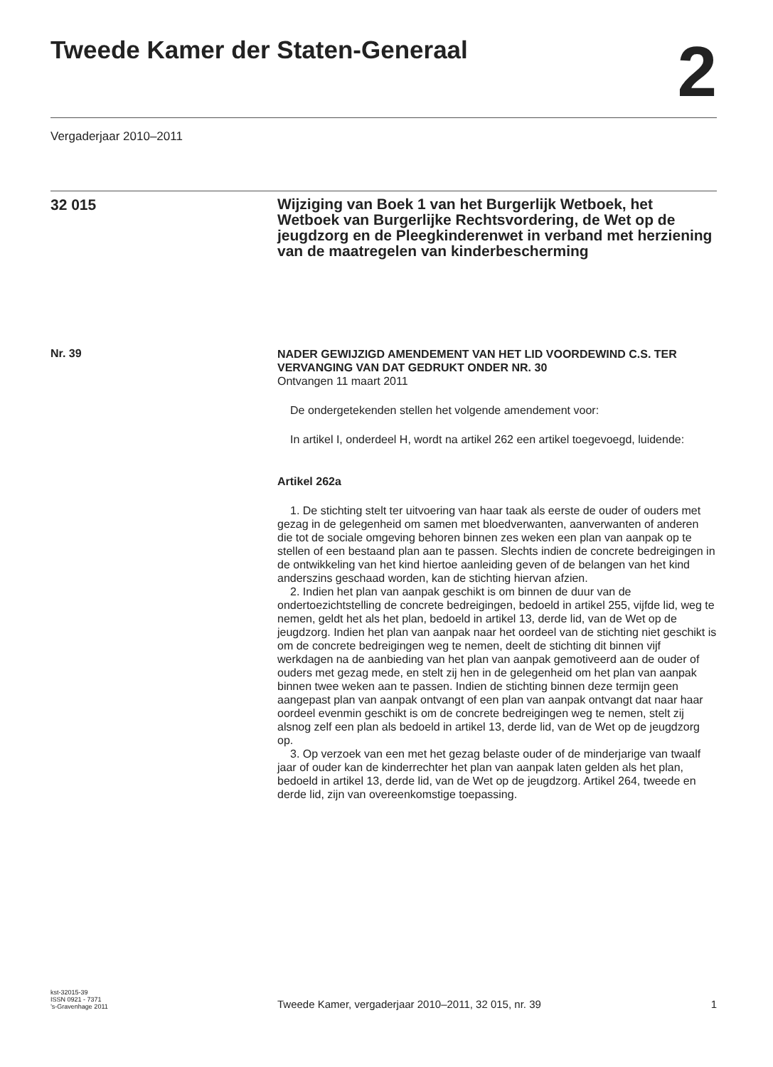Tweede Kamer der Staten-Generaal
2
Vergaderjaar 2010–2011
32 015
Wijziging van Boek 1 van het Burgerlijk Wetboek, het Wetboek van Burgerlijke Rechtsvordering, de Wet op de jeugdzorg en de Pleegkinderenwet in verband met herziening van de maatregelen van kinderbescherming
Nr. 39
NADER GEWIJZIGD AMENDEMENT VAN HET LID VOORDEWIND C.S. TER VERVANGING VAN DAT GEDRUKT ONDER NR. 30
Ontvangen 11 maart 2011
De ondergetekenden stellen het volgende amendement voor:
In artikel I, onderdeel H, wordt na artikel 262 een artikel toegevoegd, luidende:
Artikel 262a
1. De stichting stelt ter uitvoering van haar taak als eerste de ouder of ouders met gezag in de gelegenheid om samen met bloedverwanten, aanverwanten of anderen die tot de sociale omgeving behoren binnen zes weken een plan van aanpak op te stellen of een bestaand plan aan te passen. Slechts indien de concrete bedreigingen in de ontwikkeling van het kind hiertoe aanleiding geven of de belangen van het kind anderszins geschaad worden, kan de stichting hiervan afzien.
2. Indien het plan van aanpak geschikt is om binnen de duur van de ondertoezichtstelling de concrete bedreigingen, bedoeld in artikel 255, vijfde lid, weg te nemen, geldt het als het plan, bedoeld in artikel 13, derde lid, van de Wet op de jeugdzorg. Indien het plan van aanpak naar het oordeel van de stichting niet geschikt is om de concrete bedreigingen weg te nemen, deelt de stichting dit binnen vijf werkdagen na de aanbieding van het plan van aanpak gemotiveerd aan de ouder of ouders met gezag mede, en stelt zij hen in de gelegenheid om het plan van aanpak binnen twee weken aan te passen. Indien de stichting binnen deze termijn geen aangepast plan van aanpak ontvangt of een plan van aanpak ontvangt dat naar haar oordeel evenmin geschikt is om de concrete bedreigingen weg te nemen, stelt zij alsnog zelf een plan als bedoeld in artikel 13, derde lid, van de Wet op de jeugdzorg op.
3. Op verzoek van een met het gezag belaste ouder of de minderjarige van twaalf jaar of ouder kan de kinderrechter het plan van aanpak laten gelden als het plan, bedoeld in artikel 13, derde lid, van de Wet op de jeugdzorg. Artikel 264, tweede en derde lid, zijn van overeenkomstige toepassing.
kst-32015-39
ISSN 0921 - 7371
’s-Gravenhage 2011
Tweede Kamer, vergaderjaar 2010–2011, 32 015, nr. 39
1